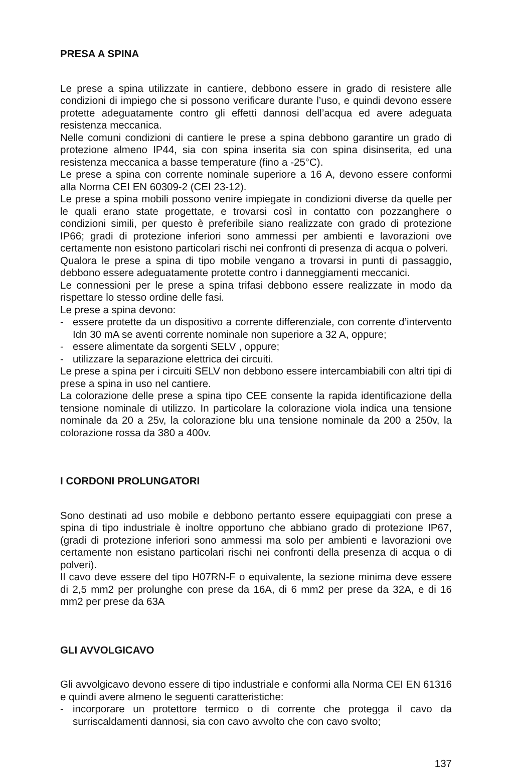PRESA A SPINA
Le prese a spina utilizzate in cantiere, debbono essere in grado di resistere alle condizioni di impiego che si possono verificare durante l’uso, e quindi devono essere protette adeguatamente contro gli effetti dannosi dell’acqua ed avere adeguata resistenza meccanica.
Nelle comuni condizioni di cantiere le prese a spina debbono garantire un grado di protezione almeno IP44, sia con spina inserita sia con spina disinserita, ed una resistenza meccanica a basse temperature (fino a -25°C).
Le prese a spina con corrente nominale superiore a 16 A, devono essere conformi alla Norma CEI EN 60309-2 (CEI 23-12).
Le prese a spina mobili possono venire impiegate in condizioni diverse da quelle per le quali erano state progettate, e trovarsi così in contatto con pozzanghere o condizioni simili, per questo è preferibile siano realizzate con grado di protezione IP66; gradi di protezione inferiori sono ammessi per ambienti e lavorazioni ove certamente non esistono particolari rischi nei confronti di presenza di acqua o polveri.
Qualora le prese a spina di tipo mobile vengano a trovarsi in punti di passaggio, debbono essere adeguatamente protette contro i danneggiamenti meccanici.
Le connessioni per le prese a spina trifasi debbono essere realizzate in modo da rispettare lo stesso ordine delle fasi.
Le prese a spina devono:
- essere protette da un dispositivo a corrente differenziale, con corrente d’intervento Idn 30 mA se aventi corrente nominale non superiore a 32 A, oppure;
- essere alimentate da sorgenti SELV , oppure;
- utilizzare la separazione elettrica dei circuiti.
Le prese a spina per i circuiti SELV non debbono essere intercambiabili con altri tipi di prese a spina in uso nel cantiere.
La colorazione delle prese a spina tipo CEE consente la rapida identificazione della tensione nominale di utilizzo. In particolare la colorazione viola indica una tensione nominale da 20 a 25v, la colorazione blu una tensione nominale da 200 a 250v, la colorazione rossa da 380 a 400v.
I CORDONI PROLUNGATORI
Sono destinati ad uso mobile e debbono pertanto essere equipaggiati con prese a spina di tipo industriale è inoltre opportuno che abbiano grado di protezione IP67, (gradi di protezione inferiori sono ammessi ma solo per ambienti e lavorazioni ove certamente non esistano particolari rischi nei confronti della presenza di acqua o di polveri).
Il cavo deve essere del tipo H07RN-F o equivalente, la sezione minima deve essere di 2,5 mm2 per prolunghe con prese da 16A, di 6 mm2 per prese da 32A, e di 16 mm2 per prese da 63A
GLI AVVOLGICAVO
Gli avvolgicavo devono essere di tipo industriale e conformi alla Norma CEI EN 61316 e quindi avere almeno le seguenti caratteristiche:
- incorporare un protettore termico o di corrente che protegga il cavo da surriscaldamenti dannosi, sia con cavo avvolto che con cavo svolto;
137